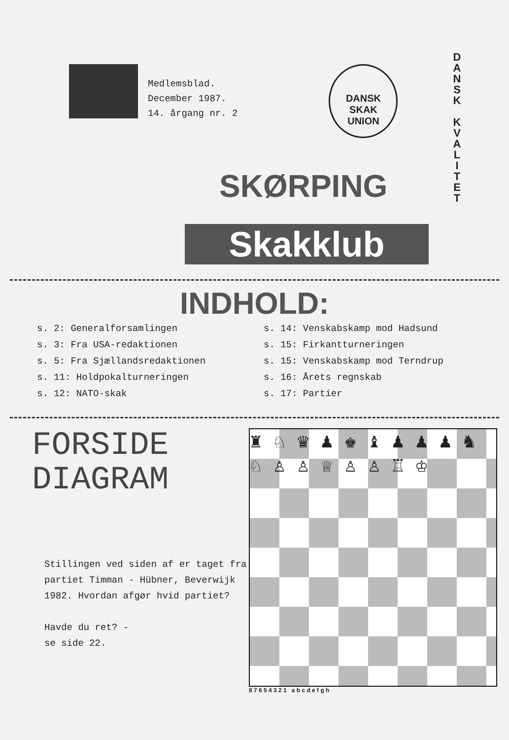D A N S K
K V A L I T E T
Medlemsblad.
December 1987.
14. årgang nr. 2
DANSK
SKAK
UNION
SKØRPING
Skakklub
INDHOLD:
s. 2: Generalforsamlingen
s. 3: Fra USA-redaktionen
s. 5: Fra Sjællandsredaktionen
s. 11: Holdpokalturneringen
s. 12: NATO-skak
s. 14: Venskabskamp mod Hadsund
s. 15: Firkantturneringen
s. 15: Venskabskamp mod Terndrup
s. 16: Årets regnskab
s. 17: Partier
FORSIDE
DIAGRAM
Stillingen ved siden af er taget fra partiet Timman - Hübner, Beverwijk 1982. Hvordan afgør hvid partiet?
Havde du ret? -
se side 22.
♜ ♘ ♛ ♟ ♚ ♝ ♟ ♟ ♟ ♞ ♘ ♙ ♙ ♕ ♙ ♙ ♖ ♔
8 7 6 5 4 3 2 1 a b c d e f g h